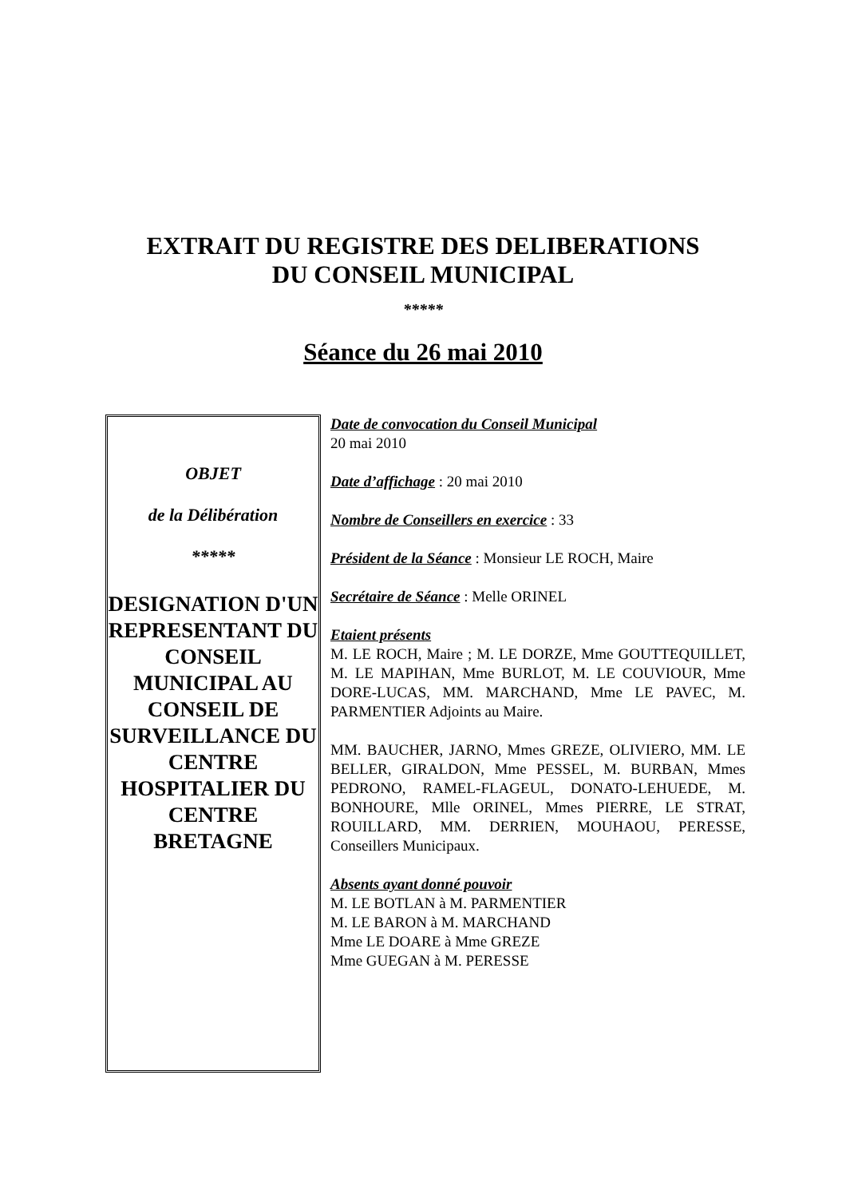EXTRAIT DU REGISTRE DES DELIBERATIONS
DU CONSEIL MUNICIPAL
*****
Séance du 26 mai 2010
OBJET
de la Délibération
*****
DESIGNATION D'UN REPRESENTANT DU CONSEIL MUNICIPAL AU CONSEIL DE SURVEILLANCE DU CENTRE HOSPITALIER DU CENTRE BRETAGNE
Date de convocation du Conseil Municipal
20 mai 2010
Date d’affichage : 20 mai 2010
Nombre de Conseillers en exercice : 33
Président de la Séance : Monsieur LE ROCH, Maire
Secrétaire de Séance : Melle ORINEL
Etaient présents
M. LE ROCH, Maire ; M. LE DORZE, Mme GOUTTEQUILLET, M. LE MAPIHAN, Mme BURLOT, M. LE COUVIOUR, Mme DORE-LUCAS, MM. MARCHAND, Mme LE PAVEC, M. PARMENTIER Adjoints au Maire.
MM. BAUCHER, JARNO, Mmes GREZE, OLIVIERO, MM. LE BELLER, GIRALDON, Mme PESSEL, M. BURBAN, Mmes PEDRONO, RAMEL-FLAGEUL, DONATO-LEHUEDE, M. BONHOURE, Mlle ORINEL, Mmes PIERRE, LE STRAT, ROUILLARD, MM. DERRIEN, MOUHAOU, PERESSE, Conseillers Municipaux.
Absents ayant donné pouvoir
M. LE BOTLAN à M. PARMENTIER
M. LE BARON à M. MARCHAND
Mme LE DOARE à Mme GREZE
Mme GUEGAN à M. PERESSE